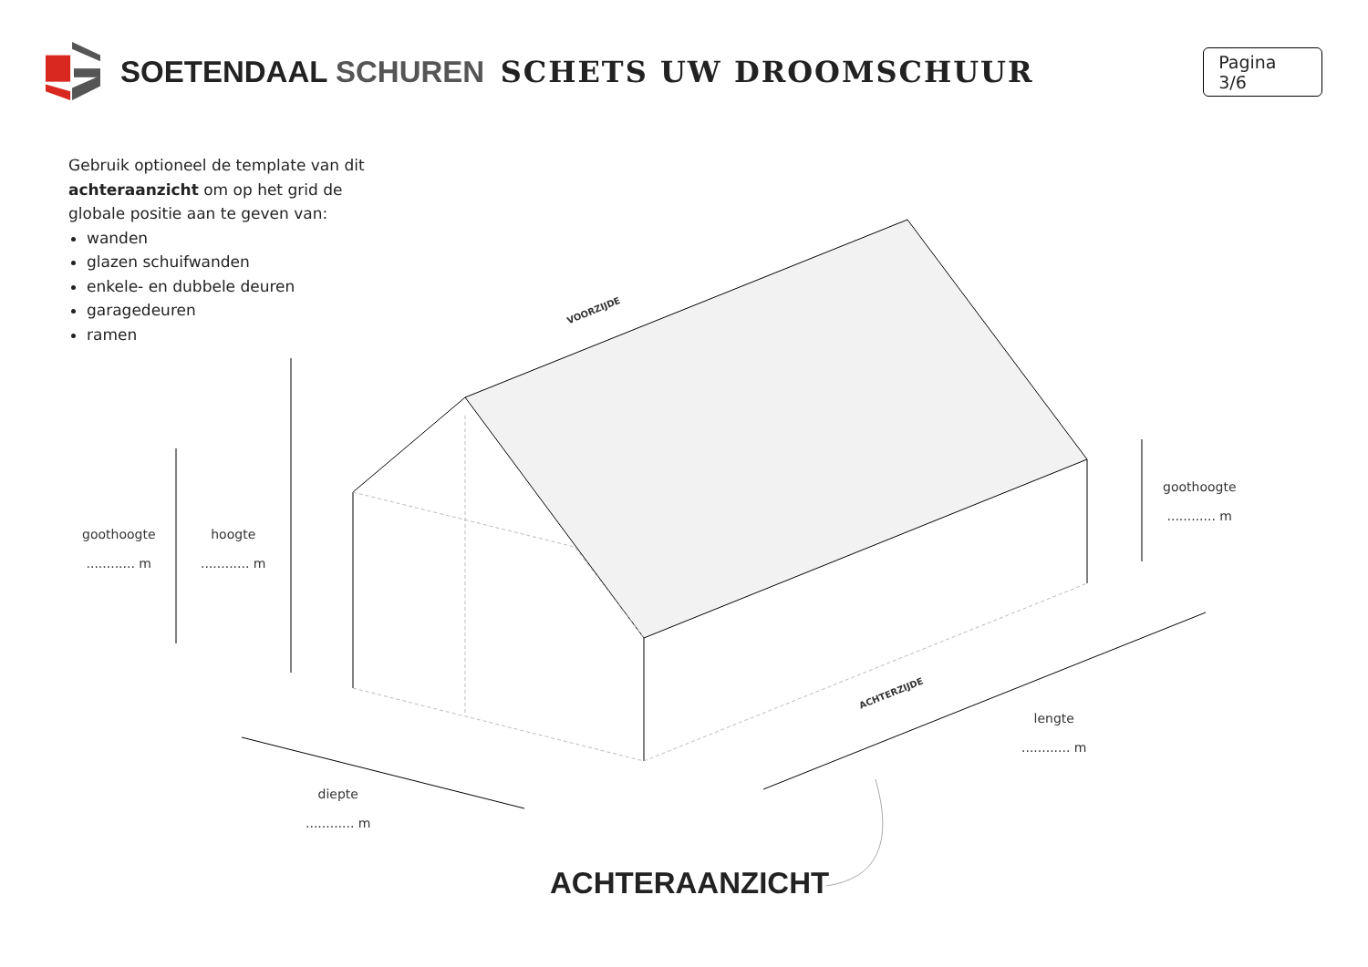SOETENDAAL SCHUREN SCHETS UW DROOMSCHUUR
Pagina 3/6
Gebruik optioneel de template van dit achteraanzicht om op het grid de globale positie aan te geven van:
wanden
glazen schuifwanden
enkele- en dubbele deuren
garagedeuren
ramen
goothoogte
............ m
hoogte
............ m
goothoogte
............ m
lengte
............ m
diepte
............ m
VOORZIJDE
ACHTERZIJDE
ACHTERAANZICHT